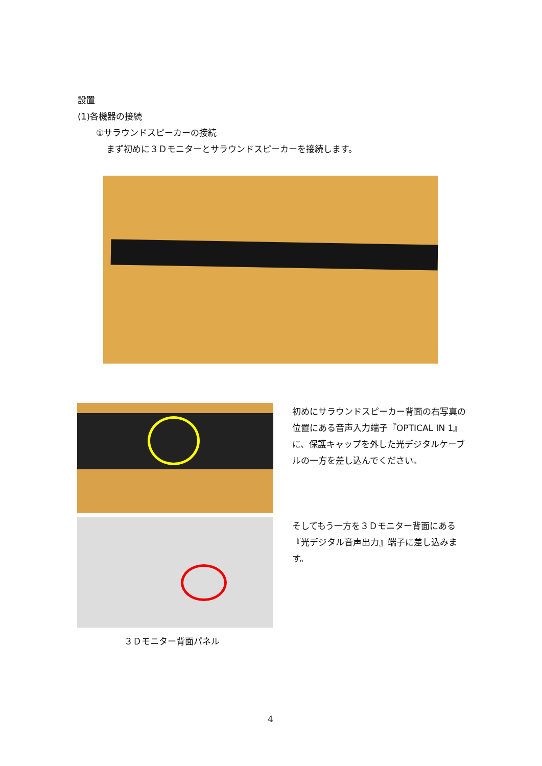設置
(1)各機器の接続
①サラウンドスピーカーの接続
まず初めに３Ｄモニターとサラウンドスピーカーを接続します。
初めにサラウンドスピーカー背面の右写真の位置にある音声入力端子『OPTICAL IN 1』に、保護キャップを外した光デジタルケーブルの一方を差し込んでください。
そしてもう一方を３Ｄモニター背面にある『光デジタル音声出力』端子に差し込みます。
３Ｄモニター背面パネル
4